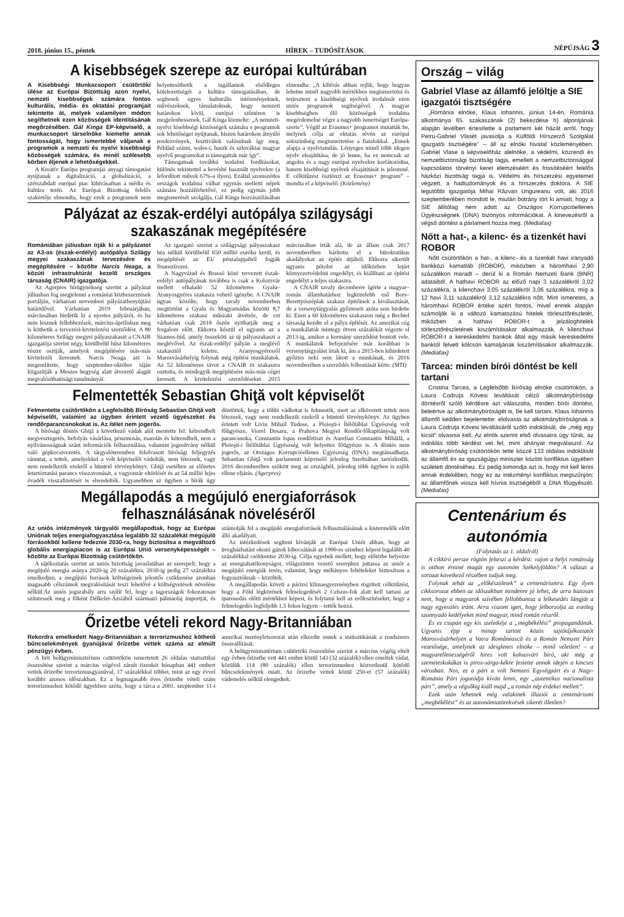2018. június 15., péntek HÍREK – TUDÓSÍTÁSOK NÉPÚJSÁG 3
A kisebbségek szerepe az európai kultúrában
A Kisebbségi Munkacsoport csütörtöki ülése az Európai Bizottság azon nyelvi, nemzeti kisebbségek számára fontos kulturális, média- és oktatási programjait tekintette át, melyek valamilyen módon segíthetnek ezen közösségek identitásának megőrzésében. Gál Kinga EP-képviselő, a munkacsoport társelnöke kiemelte annak fontosságát, hogy ismertebbé váljanak e programok a nemzeti és nyelvi kisebbségi közösségek számára, és minél szélesebb körben éljenek e lehetőségekkel.
A Kreatív Európa programjai anyagi támogatást nyújtanak a digitalizáció, a globalizáció, a szétszabdalt európai piac kihívásaiban a média és kultúra terén. Az Európai Bizottság felelős szakértője elmondta, hogy ezek a programok nem helyettesíthetik a tagállamok elsődleges kötelezettségét a kultúra támogatásában, de segítenek egyes kulturális intézményeknek, művészeknek, társulatoknak, hogy nemzeti határokon kívül, európai színtéren is megjelenhessenek. Gál Kinga kiemelte: „A nemzeti-nyelvi kisebbségi közösségek számára e programok sok lehetőséget nyújtanak, hiszen határokon átnyúló rendezvények, fesztiválok valósulnak így meg. Például számi, wales-i, baszk és szlovákiai magyar nyelvű programokat is támogattak már így”.
Támogatnak továbbá irodalmi fordításokat, különös tekintettel a kevésbé használt nyelvekre (a lefordított művek 67%-a ilyen). Ezáltal szomszédos országok irodalma válhat egymás melletti népek számára hozzáférhetővé, ez pedig egymás jobb megismerését szolgálja. Gál Kinga hozzászólásában elmondta: „A kihívás abban rejlik, hogy hogyan lehetne minél nagyobb mértékben megismertetni és terjeszteni a kisebbségi nyelvek irodalmát ezen uniós programok segítségével. A magyar kisebbségben élő közösségek irodalma megérdemelné végre a nagyobb ismertséget Európa-szerte”. Végül az Erasmus+ programot mutatták be, melynek célja az oktatás révén az európai sokszínűség megismertetése a fiatalokkal. „Ennek alapja a nyelvtanulás. Lényeges minél több idegen nyelv elsajátítása, de jó lenne, ha ez nemcsak az angolra és a nagy európai nyelvekre korlátozódna, hanem kisebbségi nyelvek elsajátítását is jelentené. E célkitűzést ösztönzi az Erasmus+ program” – mondta el a képviselő. (Közlemény)
Pályázat az észak-erdélyi autópálya szilágysági szakaszának megépítésére
Romániában júliusban írják ki a pályázatot az A3-as (észak-erdélyi) autópálya Szilágy megyei szakaszának tervezésére és megépítésére – közölte Narcis Neaga, a közúti infrastruktúrát kezelő országos társaság (CNAIR) igazgatója.
Az Agerpres hírügynökség szerint a pályázat júliusban fog megjelenni a romániai közbeszerzések portálján, várhatóan novemberi pályázatbenyújtási határidővel. Várhatóan 2019 februárjában, márciusában hirdetik ki a nyertes pályázót, és ha nem lesznek fellebbezések, március-áprilisban meg is köthetik a tervezési-kivitelezési szerződést. A 80 kilométeres Szilágy megyei pályaszakaszt a CNAIR igazgatója szerint négy, körülbelül húsz kilométeres részre osztják, amelyek megépítésére más-más kivitelezőt keresnek. Narcis Neaga azt is megemlítette, hogy szeptember-október táján kiigazítják a Meszes hegység alatt átvezető alagút megvalósíthatósági tanulmányát.
Az igazgató szerint a szilágysági pályaszakasz héa nélkül körülbelül 650 millió euróba kerül, és megépítését az EU pénzalapjaiból fogják finanszírozni.
A Nagyvárad és Brassó közé tervezett észak-erdélyi autópályának továbbra is csak a Kolozsvár mellett elhaladó 52 kilométeres Gyalu–Aranyosgyéres szakasza vehető igénybe. A CNAIR ugyan közölte, hogy tavaly novemberben megtörtént a Gyalu és Magyarnádas közötti 8,7 kilométeres szakasz műszaki átvétele, de ezt várhatóan csak 2018 őszén nyithatják meg a forgalom előtt. Ekkorra készül el ugyanis az a Szamos-híd, amely összeköti az új pályaszakaszt a meglévővel. Az észak-erdélyi pályán a meglévő szakasztól keletre, Aranyosgyéresről Marosvásárhelyig folynak még építési munkálatok. Az 52 kilométeres távot a CNAIR öt szakaszra osztotta, és mindegyik megépítésére más-más céget keresett. A kivitelezési szerződéseket 2015 márciusában írták alá, de az állam csak 2017 novemberében hárította el a bürokratikus akadályokat az építés útjából. Ekkorra sikerült ugyanis pótolni az időközben lejárt környezetvédelmi engedélyt, és kiállítani az építési engedélyt a teljes szakaszra.
A CNAIR tavaly decemberre ígérte a magyar–román államhatárhoz legközelebb eső Bors–Berettyószéplak szakasz építőinek a kiválasztását, de a versenytárgyalás győzteseit azóta sem hirdette ki. Ezen a 60 kilométeres szakaszon még a Bechtel társaság kezdte el a pálya építését. Az amerikai cég a munkálatok mintegy ötven százalékát végezte el 2013-ig, amikor a kormány szerződést bontott vele. A munkálatok befejezésére már korábban is versenytárgyalást írtak ki, ám a 2015-ben kihirdetett győztes neki sem látott a munkának, és 2016 novemberében a szerződés felbontását kérte. (MTI)
Felmentették Sebastian Ghiţă volt képviselőt
Felmentette csütörtökön a Legfelsőbb Bíróság Sebastian Ghiţă volt képviselőt, valamint az ügyben érintett vezető ügyészeket és rendőrparancsnokokat is. Az ítélet nem jogerős.
A bírósági döntés Ghiţă a következő vádak alól mentette fel: kétrendbeli megvesztegetés, befolyás vásárlása, pénzmosás, zsarolás és kétrendbeli, nem a nyilvánosságnak szánt információk felhasználása, valamint jogosítvány nélkül való gépkocsivezetés. A tárgyalóteremben felolvasott bírósági feljegyzés rámutat, a tettek, amelyekkel a volt képviselőt vádolták, nem léteznek, vagy nem rendelkezik ezekről a büntető törvénykönyv. Ghiţă esetében az előzetes letartóztatási parancs visszavonását, a vagyonzár eltörlését és az 54 millió lejes óvadék visszafizetését is elrendelték. Ugyanebben az ügyben a bírák úgy döntöttek, hogy a többi vádlottat is felmentik, mert az elkövetett tettek nem léteznek, vagy nem rendelkezik ezekről a büntető törvénykönyv. Az ügyben érintett volt Liviu Mihail Tudose, a Ploieşti-i Ítélőtáblai Ügyészség volt főügyésze, Viorel Dosaru, a Prahova Megyei Rendőr-főkapitányság volt parancsnoka, Constantin Ispas rendőrtiszt és Aurelian Constantin Mihăilă, a Ploieşti-i Ítélőtáblai Ügyészség volt helyettes főügyésze is. A döntés nem jogerős, az Országos Korrupcióellenes Ügyészség (DNA) megtámadhatja. Sebastian Ghiţă volt parlamenti képviselő jelenleg Szerbiában tartózkodik. 2016 decemberében szökött meg az országból, jelenleg több ügyben is zajlik ellene eljárás. (Agerpres)
Megállapodás a megújuló energiaforrások felhasználásának növeléséről
Az uniós intézmények tárgyalói megállapodtak, hogy az Európai Uniónak teljes energiafogyasztása legalább 32 százalékát megújuló forrásokból kellene fedeznie 2030-ra, hogy biztosítsa a megváltozó globális energiapiacon is az Európai Unió versenyképességét – közölte az Európai Bizottság csütörtökön.
A tájékoztatás szerint az uniós bizottság javaslatában az szerepelt, hogy a megújuló energia aránya 2020-ig 20 százalékra, 2030-ig pedig 27 százalékra emelkedjen, a megújuló források költségeinek jelentős csökkenése azonban magasabb célszámok megvalósítását teszi lehetővé a költségvetések növelése nélkül.Az uniós jogszabály arra szólít fel, hogy a tagországok fokozatosan szüntessék meg a főként Délkelet-Ázsiából származó pálmaolaj importját, és számolják fel a megújuló energiaforrások felhasználásának a kistermelők előtt álló akadályait.
Az intézkedések segíteni kívánják az Európai Uniót abban, hogy az üvegházhatást okozó gázok kibocsátását az 1990-es szinthez képest legalább 40 százalékkal csökkentse 2030-ig. Célja egyebek mellett, hogy előtérbe helyezze az energiahatékonyságot, világszinten vezető szerephez juttassa az uniót a megújuló energiák terén, valamint, hogy méltányos feltételeket biztosítson a fogyasztóknak – közölték.
A megállapodás követi a párizsi klímaegyezményben rögzített célkitűzést, hogy a Föld légkörének felmelegedését 2 Celsius-fok alatt kell tartani az iparosodás előtti mértékhez képest, és folytatni kell az erőfeszítéseket, hogy a felmelegedés legfeljebb 1,5 fokos legyen – tették hozzá.
Őrizetbe vételi rekord Nagy-Britanniában
Rekordra emelkedett Nagy-Britanniában a terrorizmushoz köthető bűncselekmények gyanújával őrizetbe vettek száma az elmúlt pénzügyi évben.
A brit belügyminisztérium csütörtökön ismertetett 26 oldalas statisztikai összesítése szerint a március végével zárult tizenkét hónapban 441 embert vettek őrizetbe terrorizmusgyanúval, 17 százalékkal többet, mint az egy évvel korábbi azonos időszakban. Ez a legmagasabb éves őrizetbe vételi szám terrorizmushoz kötődő ügyekben azóta, hogy a tárca a 2001. szeptember 11-i amerikai merényletsorozat után elkezdte ennek a statisztikának a rendszeres összeállítását.
A belügyminisztérium csütörtöki összesítése szerint a március végéig eltelt egy évben őrizetbe vett 441 ember közül 143 (32 százalék) ellen emeltek vádat, közülük 114 (80 százalék) ellen terrorizmushoz közvetlenül kötődő bűncselekmények miatt. Az őrizetbe vettek közül 250-et (57 százalék) vádemelés nélkül elengedtek.
Ország – világ
Gabriel Vlase az államfő jelöltje a SIE igazgatói tisztségére
„Románia elnöke, Klaus Iohannis, június 14-én, Románia alkotmánya 65. szakaszának (2) bekezdése h) alpontjának alapján levélben értesítette a parlament két házát arról, hogy Petru-Gabriel Vlasét javasolja a Külföldi Hírszerző Szolgálat igazgatói tisztségére” – áll az elnöki hivatal közleményében. Gabriel Vlase a képviselőház alelnöke, a védelmi, közrendi és nemzetbiztonsági bizottság tagja, emellett a nemzetbiztonsággal kapcsolatos törvényi keret elemzéséért és frissítéséért felelős házközi bizottság tagja is. Védelmi és hírszerzési egyetemet végzett, a hadtudományok és a hírszerzés doktora. A SIE legutóbbi igazgatója Mihai Răzvan Ungureanu volt, aki 2016 szeptemberében mondott le, miután botrány tört ki amiatt, hogy a SIE állítólag nem adott az Országos Korrupcióellenes Ügyészségnek (DNA) bizonyos információkat. A kinevezésről a végső döntést a parlament hozza meg. (Mediafax)
Nőtt a hat-, a kilenc- és a tizenkét havi ROBOR
Nőtt csütörtökön a hat-, a kilenc- és a tizenkét havi irányadó bankközi kamatláb (ROBOR), miközben a háromhavi 2,90 százalékon maradt – derül ki a Román Nemzeti Bank (BNR) adataiból. A hathavi ROBOR az előző napi 3 százalékról 3,02 százalékra, a kilenchavi 3,05 százalékról 3,06 százalékra, míg a 12 havi 3,11 százalékról 3,12 százalékra nőtt. Mint ismeretes, a háromhavi ROBOR értéke azért fontos, mivel ennek alapján számolják ki a változó kamatozású hitelek törlesztőrészletét, miközben a hathavi ROBOR-t a jelzáloghitelek törlesztőrészletének kiszámításakor alkalmazzák. A kilenchavi ROBOR-t a kereskedelmi bankok által egy másik kereskedelmi banktól felvett kölcsön kamatjának kiszámításakor alkalmazzák. (Mediafax)
Tarcea: minden bírói döntést be kell tartani
Cristina Tarcea, a Legfelsőbb Bíróság elnöke csütörtökön, a Laura Codruţa Kövesi leváltását célzó alkotmánybírósági döntésről szóló kérdésre azt válaszolta, minden bírói döntést, beleértve az alkotmánybíróságét is, be kell tartani. Klaus Iohannis államfő kedden bejelentette: elolvasta az alkotmánybíróságnak a Laura Codruţa Kövesi leváltásáról szóló indoklását, de „még egy kicsit” olvasnia kell. Az elnök szerint első olvasatra úgy tűnik, az indoklás több kérdést vet fel, mint ahányat megválaszol. Az alkotmánybíróság csütörtökön tette közzé 133 oldalas indoklását az államfő és az igazságügyi miniszter közötti konfliktus ügyében született döntéséhez. Ez pedig kimondja azt is, hogy mit kell tenni annak érdekében, hogy ez az intézményi konfliktus megszűnjön: az államfőnek vissza kell hívnia tisztségéből a DNA főügyészét. (Mediafax)
Centenárium és autonómia
(Folytatás az 1. oldalról)
A cikkíró persze rögtön felteszi a kérdést: vajon a helyi románság is otthon érezné magát egy autonóm Székelyföldön? A választ a sorozat következő részében tudjuk meg.
Folynak tehát az „előkészületek” a centenáriumra. Egy ilyen cikksorozat ebben az időszakban mindenre jó lehet, de arra biztosan nem, hogy a magyarok szívében fellobbantsa a lelkesedés lángját a nagy egyesülés iránt. Arra viszont igen, hogy felborzolja az esetleg szunnyadó kedélyeket mind magyar, mind román részről.
És ez csupán egy kis szeletkéje a „megbékélési” propagandának. Ugyanis épp a minap tartott közös sajtótájékoztatót Marosvásárhelyen a Vatra Românească és a Román Nemzeti Párt vezetősége, amelynek az ideiglenes elnöke – minő véletlen! – a magyarellenességéről híres volt kolozsvári bíró, aki még a szemeteskukákat is piros-sárga-kékre festette annak idején a kincses városban. Nos, ez a párt a volt Nemzeti Egységpárt és a Nagy-Románia Párt jogutódja kíván lenni, egy „autentikus nacionalista párt”, amely a végsőkig kiáll majd „a román nép érdekei mellett”.
Ezek után lehetnek még valakinek illúziói a centenáriumi „megbékélést” és az autonómiatörekvések sikerét illetően?